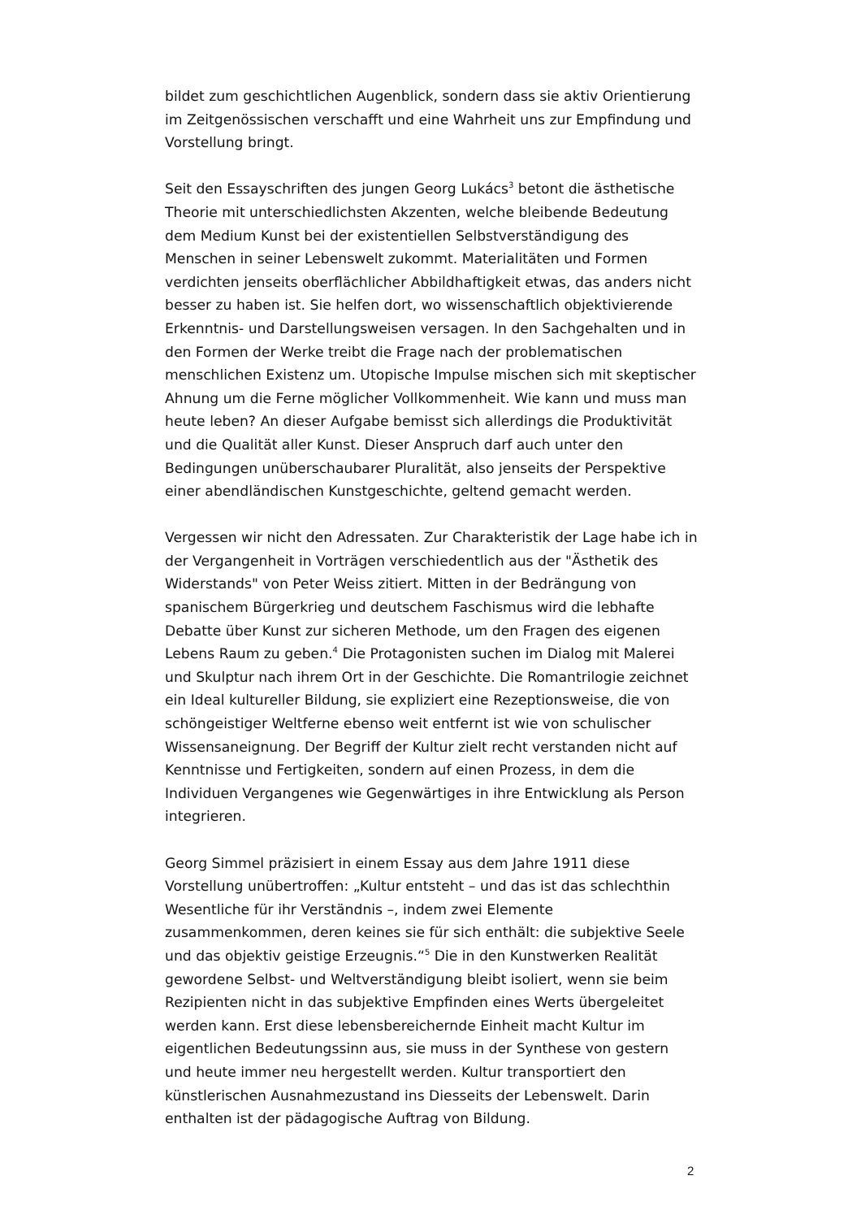bildet zum geschichtlichen Augenblick, sondern dass sie aktiv Orientierung im Zeitgenössischen verschafft und eine Wahrheit uns zur Empfindung und Vorstellung bringt.
Seit den Essayschriften des jungen Georg Lukács<sup>3</sup> betont die ästhetische Theorie mit unterschiedlichsten Akzenten, welche bleibende Bedeutung dem Medium Kunst bei der existentiellen Selbstverständigung des Menschen in seiner Lebenswelt zukommt. Materialitäten und Formen verdichten jenseits oberflächlicher Abbildhaftigkeit etwas, das anders nicht besser zu haben ist. Sie helfen dort, wo wissenschaftlich objektivierende Erkenntnis- und Darstellungsweisen versagen. In den Sachgehalten und in den Formen der Werke treibt die Frage nach der problematischen menschlichen Existenz um. Utopische Impulse mischen sich mit skeptischer Ahnung um die Ferne möglicher Vollkommenheit. Wie kann und muss man heute leben? An dieser Aufgabe bemisst sich allerdings die Produktivität und die Qualität aller Kunst. Dieser Anspruch darf auch unter den Bedingungen unüberschaubarer Pluralität, also jenseits der Perspektive einer abendländischen Kunstgeschichte, geltend gemacht werden.
Vergessen wir nicht den Adressaten. Zur Charakteristik der Lage habe ich in der Vergangenheit in Vorträgen verschiedentlich aus der "Ästhetik des Widerstands" von Peter Weiss zitiert. Mitten in der Bedrängung von spanischem Bürgerkrieg und deutschem Faschismus wird die lebhafte Debatte über Kunst zur sicheren Methode, um den Fragen des eigenen Lebens Raum zu geben.<sup>4</sup> Die Protagonisten suchen im Dialog mit Malerei und Skulptur nach ihrem Ort in der Geschichte. Die Romantrilogie zeichnet ein Ideal kultureller Bildung, sie expliziert eine Rezeptionsweise, die von schöngeistiger Weltferne ebenso weit entfernt ist wie von schulischer Wissensaneignung. Der Begriff der Kultur zielt recht verstanden nicht auf Kenntnisse und Fertigkeiten, sondern auf einen Prozess, in dem die Individuen Vergangenes wie Gegenwärtiges in ihre Entwicklung als Person integrieren.
Georg Simmel präzisiert in einem Essay aus dem Jahre 1911 diese Vorstellung unübertroffen: „Kultur entsteht – und das ist das schlechthin Wesentliche für ihr Verständnis –, indem zwei Elemente zusammenkommen, deren keines sie für sich enthält: die subjektive Seele und das objektiv geistige Erzeugnis.“<sup>5</sup> Die in den Kunstwerken Realität gewordene Selbst- und Weltverständigung bleibt isoliert, wenn sie beim Rezipienten nicht in das subjektive Empfinden eines Werts übergeleitet werden kann. Erst diese lebensbereichernde Einheit macht Kultur im eigentlichen Bedeutungssinn aus, sie muss in der Synthese von gestern und heute immer neu hergestellt werden. Kultur transportiert den künstlerischen Ausnahmezustand ins Diesseits der Lebenswelt. Darin enthalten ist der pädagogische Auftrag von Bildung.
2